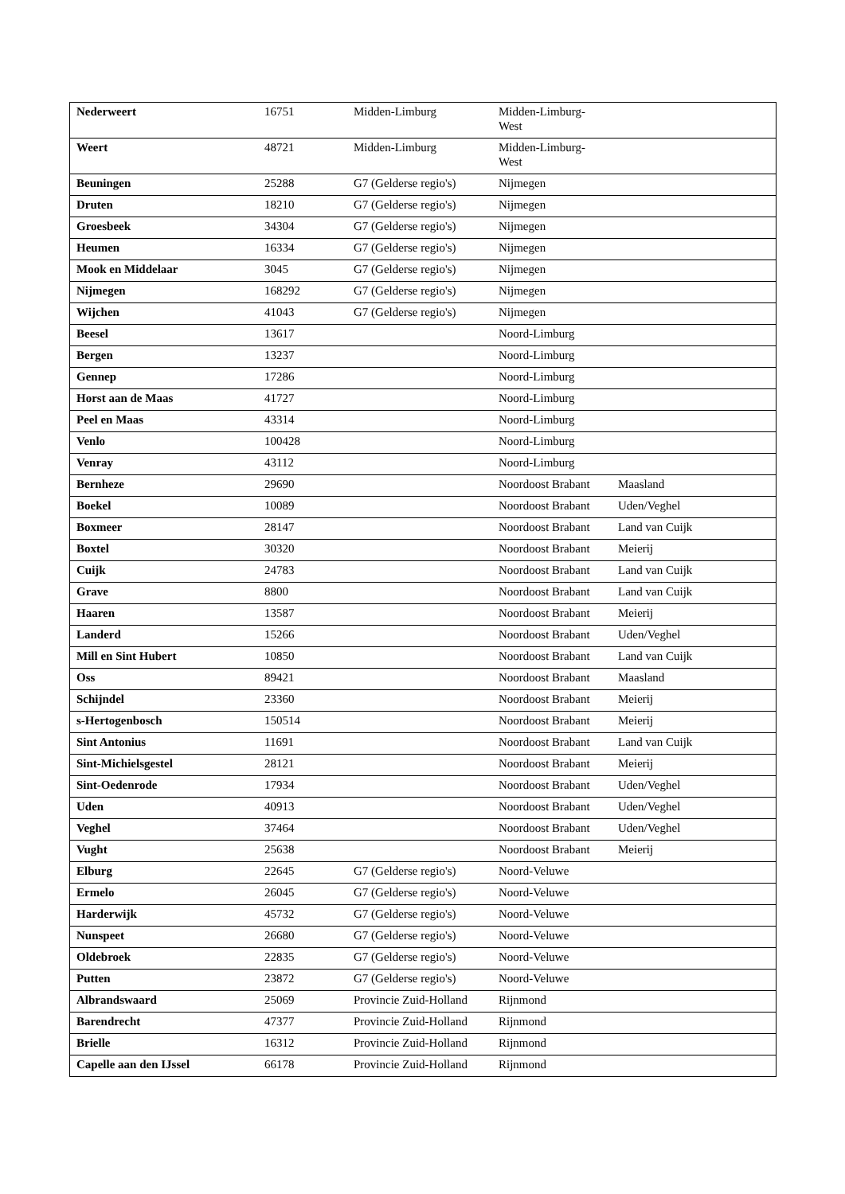| Nederweert | 16751 | Midden-Limburg | Midden-Limburg- West | |
| Weert | 48721 | Midden-Limburg | Midden-Limburg- West | |
| Beuningen | 25288 | G7 (Gelderse regio's) | Nijmegen | |
| Druten | 18210 | G7 (Gelderse regio's) | Nijmegen | |
| Groesbeek | 34304 | G7 (Gelderse regio's) | Nijmegen | |
| Heumen | 16334 | G7 (Gelderse regio's) | Nijmegen | |
| Mook en Middelaar | 3045 | G7 (Gelderse regio's) | Nijmegen | |
| Nijmegen | 168292 | G7 (Gelderse regio's) | Nijmegen | |
| Wijchen | 41043 | G7 (Gelderse regio's) | Nijmegen | |
| Beesel | 13617 | | Noord-Limburg | |
| Bergen | 13237 | | Noord-Limburg | |
| Gennep | 17286 | | Noord-Limburg | |
| Horst aan de Maas | 41727 | | Noord-Limburg | |
| Peel en Maas | 43314 | | Noord-Limburg | |
| Venlo | 100428 | | Noord-Limburg | |
| Venray | 43112 | | Noord-Limburg | |
| Bernheze | 29690 | | Noordoost Brabant | Maasland |
| Boekel | 10089 | | Noordoost Brabant | Uden/Veghel |
| Boxmeer | 28147 | | Noordoost Brabant | Land van Cuijk |
| Boxtel | 30320 | | Noordoost Brabant | Meierij |
| Cuijk | 24783 | | Noordoost Brabant | Land van Cuijk |
| Grave | 8800 | | Noordoost Brabant | Land van Cuijk |
| Haaren | 13587 | | Noordoost Brabant | Meierij |
| Landerd | 15266 | | Noordoost Brabant | Uden/Veghel |
| Mill en Sint Hubert | 10850 | | Noordoost Brabant | Land van Cuijk |
| Oss | 89421 | | Noordoost Brabant | Maasland |
| Schijndel | 23360 | | Noordoost Brabant | Meierij |
| s-Hertogenbosch | 150514 | | Noordoost Brabant | Meierij |
| Sint Antonius | 11691 | | Noordoost Brabant | Land van Cuijk |
| Sint-Michielsgestel | 28121 | | Noordoost Brabant | Meierij |
| Sint-Oedenrode | 17934 | | Noordoost Brabant | Uden/Veghel |
| Uden | 40913 | | Noordoost Brabant | Uden/Veghel |
| Veghel | 37464 | | Noordoost Brabant | Uden/Veghel |
| Vught | 25638 | | Noordoost Brabant | Meierij |
| Elburg | 22645 | G7 (Gelderse regio's) | Noord-Veluwe | |
| Ermelo | 26045 | G7 (Gelderse regio's) | Noord-Veluwe | |
| Harderwijk | 45732 | G7 (Gelderse regio's) | Noord-Veluwe | |
| Nunspeet | 26680 | G7 (Gelderse regio's) | Noord-Veluwe | |
| Oldebroek | 22835 | G7 (Gelderse regio's) | Noord-Veluwe | |
| Putten | 23872 | G7 (Gelderse regio's) | Noord-Veluwe | |
| Albrandswaard | 25069 | Provincie Zuid-Holland | Rijnmond | |
| Barendrecht | 47377 | Provincie Zuid-Holland | Rijnmond | |
| Brielle | 16312 | Provincie Zuid-Holland | Rijnmond | |
| Capelle aan den IJssel | 66178 | Provincie Zuid-Holland | Rijnmond | |